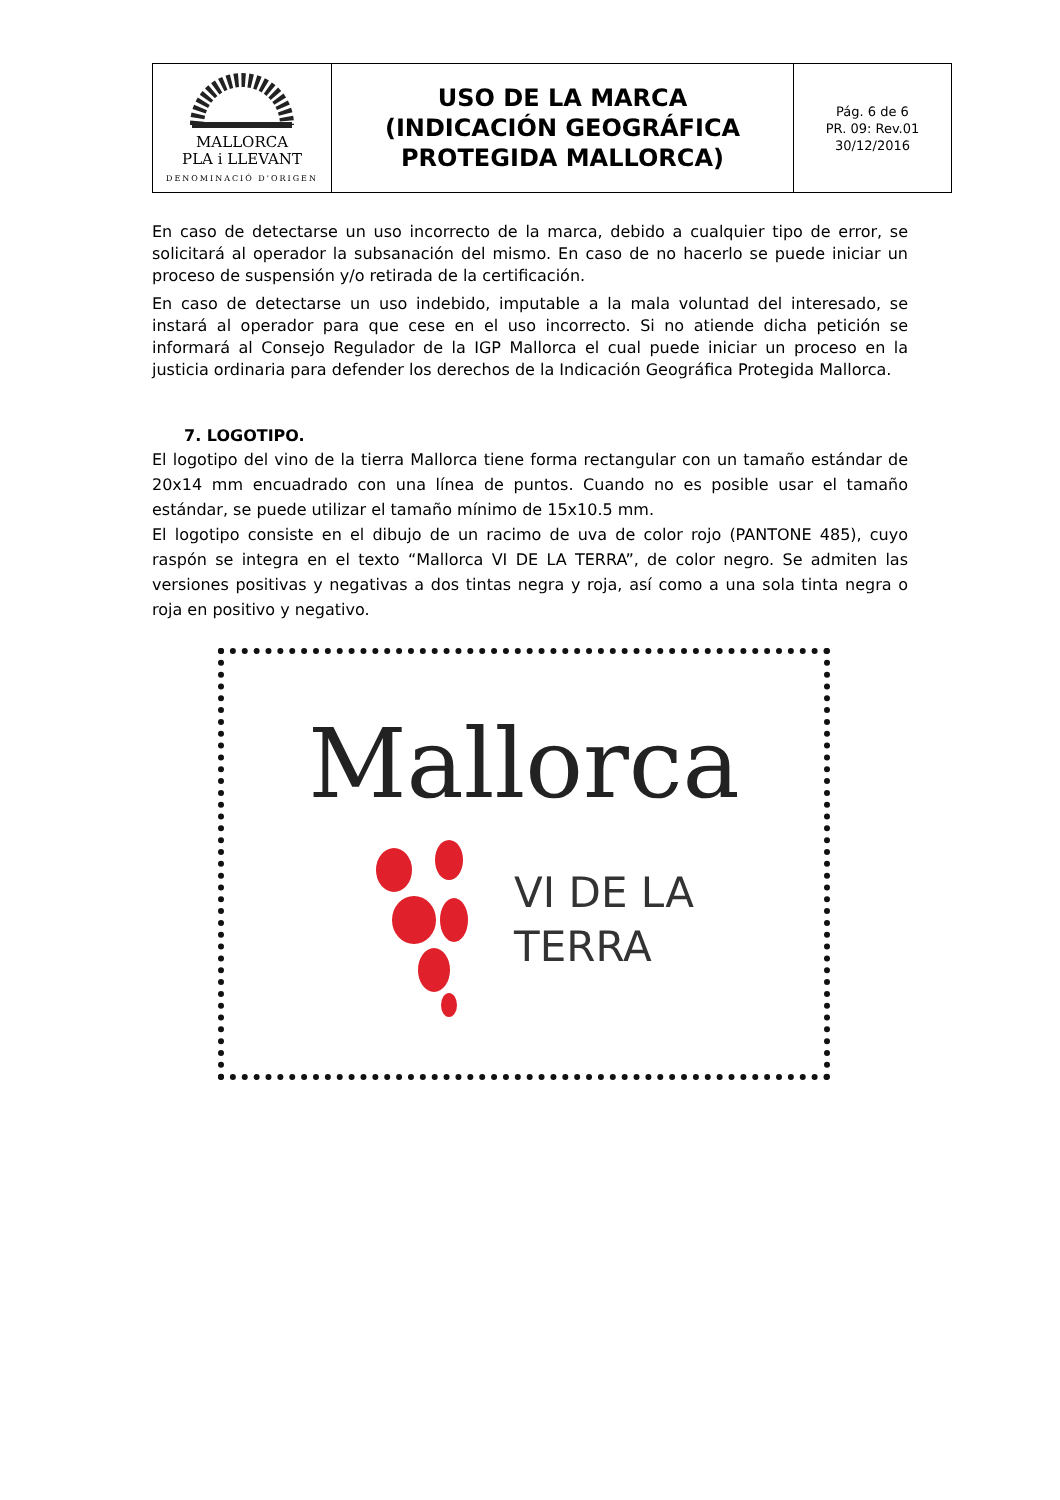| MALLORCA PLA i LLEVANT DENOMINACIÓ D'ORIGEN | USO DE LA MARCA (INDICACIÓN GEOGRÁFICA PROTEGIDA MALLORCA) | Pág. 6 de 6 PR. 09: Rev.01 30/12/2016 |
En caso de detectarse un uso incorrecto de la marca, debido a cualquier tipo de error, se solicitará al operador la subsanación del mismo. En caso de no hacerlo se puede iniciar un proceso de suspensión y/o retirada de la certificación.
En caso de detectarse un uso indebido, imputable a la mala voluntad del interesado, se instará al operador para que cese en el uso incorrecto. Si no atiende dicha petición se informará al Consejo Regulador de la IGP Mallorca el cual puede iniciar un proceso en la justicia ordinaria para defender los derechos de la Indicación Geográfica Protegida Mallorca.
7. LOGOTIPO.
El logotipo del vino de la tierra Mallorca tiene forma rectangular con un tamaño estándar de 20x14 mm encuadrado con una línea de puntos. Cuando no es posible usar el tamaño estándar, se puede utilizar el tamaño mínimo de 15x10.5 mm.
El logotipo consiste en el dibujo de un racimo de uva de color rojo (PANTONE 485), cuyo raspón se integra en el texto “Mallorca VI DE LA TERRA”, de color negro. Se admiten las versiones positivas y negativas a dos tintas negra y roja, así como a una sola tinta negra o roja en positivo y negativo.
Mallorca
VI DE LA
TERRA